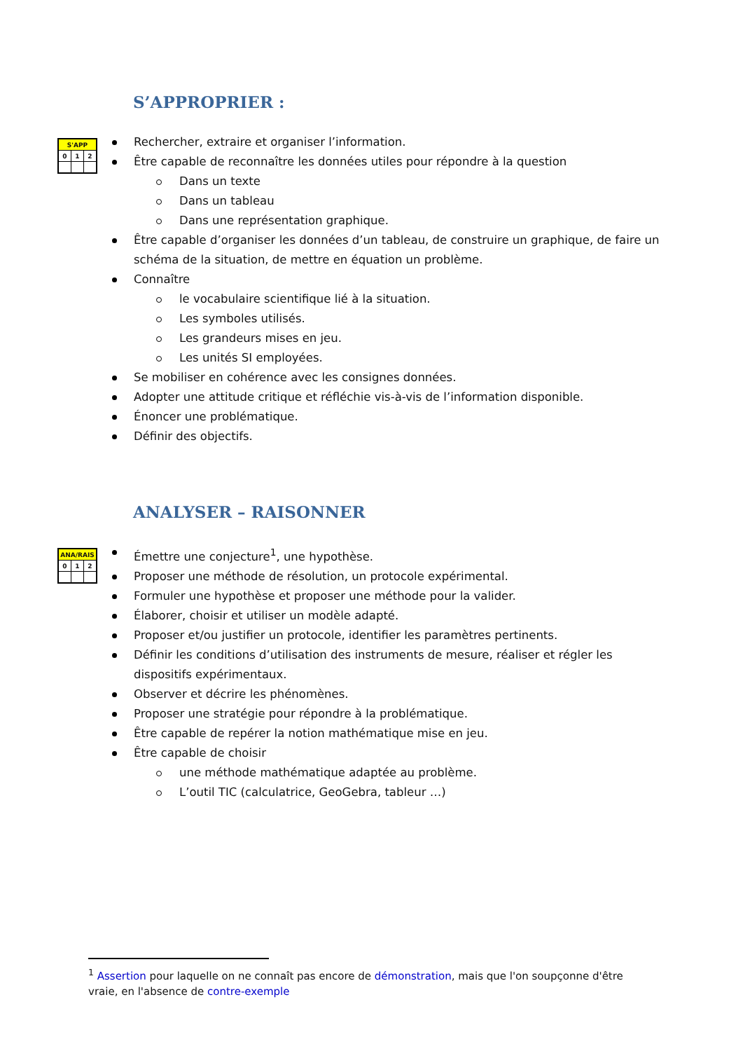S’APPROPRIER :
| S'APP | | |
| --- | --- | --- |
| 0 | 1 | 2 |
Rechercher, extraire et organiser l’information.
Être capable de reconnaître les données utiles pour répondre à la question
Dans un texte
Dans un tableau
Dans une représentation graphique.
Être capable d’organiser les données d’un tableau, de construire un graphique, de faire un schéma de la situation, de mettre en équation un problème.
Connaître
le vocabulaire scientifique lié à la situation.
Les symboles utilisés.
Les grandeurs mises en jeu.
Les unités SI employées.
Se mobiliser en cohérence avec les consignes données.
Adopter une attitude critique et réfléchie vis-à-vis de l’information disponible.
Énoncer une problématique.
Définir des objectifs.
ANALYSER – RAISONNER
| ANA/RAIS | | |
| --- | --- | --- |
| 0 | 1 | 2 |
Émettre une conjecture<sup>1</sup>, une hypothèse.
Proposer une méthode de résolution, un protocole expérimental.
Formuler une hypothèse et proposer une méthode pour la valider.
Élaborer, choisir et utiliser un modèle adapté.
Proposer et/ou justifier un protocole, identifier les paramètres pertinents.
Définir les conditions d’utilisation des instruments de mesure, réaliser et régler les dispositifs expérimentaux.
Observer et décrire les phénomènes.
Proposer une stratégie pour répondre à la problématique.
Être capable de repérer la notion mathématique mise en jeu.
Être capable de choisir
une méthode mathématique adaptée au problème.
L’outil TIC (calculatrice, GeoGebra, tableur …)
<sup>1</sup> Assertion pour laquelle on ne connaît pas encore de démonstration, mais que l'on soupçonne d'être vraie, en l'absence de contre-exemple